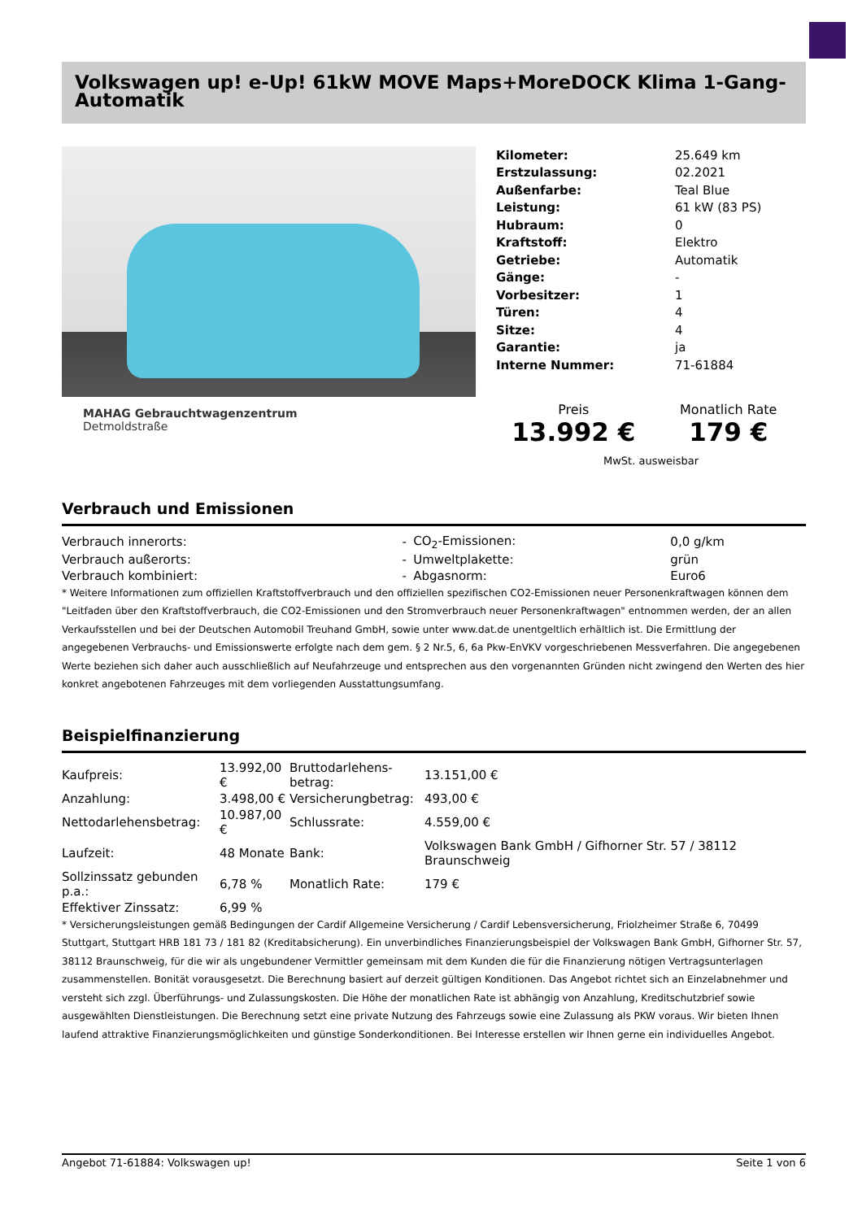Volkswagen up! e-Up! 61kW MOVE Maps+MoreDOCK Klima 1-Gang-Automatik
MAHAG Gebrauchtwagenzentrum
Detmoldstraße
| Kilometer: | 25.649 km |
| Erstzulassung: | 02.2021 |
| Außenfarbe: | Teal Blue |
| Leistung: | 61 kW (83 PS) |
| Hubraum: | 0 |
| Kraftstoff: | Elektro |
| Getriebe: | Automatik |
| Gänge: | - |
| Vorbesitzer: | 1 |
| Türen: | 4 |
| Sitze: | 4 |
| Garantie: | ja |
| Interne Nummer: | 71-61884 |
Preis
13.992 €
Monatlich Rate
179 €
MwSt. ausweisbar
Verbrauch und Emissionen
| Verbrauch innerorts: | - | CO<sub>2</sub>-Emissionen: | 0,0 g/km |
| Verbrauch außerorts: | - | Umweltplakette: | grün |
| Verbrauch kombiniert: | - | Abgasnorm: | Euro6 |
* Weitere Informationen zum offiziellen Kraftstoffverbrauch und den offiziellen spezifischen CO2-Emissionen neuer Personenkraftwagen können dem "Leitfaden über den Kraftstoffverbrauch, die CO2-Emissionen und den Stromverbrauch neuer Personenkraftwagen" entnommen werden, der an allen Verkaufsstellen und bei der Deutschen Automobil Treuhand GmbH, sowie unter www.dat.de unentgeltlich erhältlich ist. Die Ermittlung der angegebenen Verbrauchs- und Emissionswerte erfolgte nach dem gem. § 2 Nr.5, 6, 6a Pkw-EnVKV vorgeschriebenen Messverfahren. Die angegebenen Werte beziehen sich daher auch ausschließlich auf Neufahrzeuge und entsprechen aus den vorgenannten Gründen nicht zwingend den Werten des hier konkret angebotenen Fahrzeuges mit dem vorliegenden Ausstattungsumfang.
Beispielfinanzierung
| Kaufpreis: | 13.992,00 € | Bruttodarlehens-betrag: | 13.151,00 € |
| Anzahlung: | 3.498,00 € | Versicherungbetrag: | 493,00 € |
| Nettodarlehensbetrag: | 10.987,00 € | Schlussrate: | 4.559,00 € |
| Laufzeit: | 48 Monate | Bank: | Volkswagen Bank GmbH / Gifhorner Str. 57 / 38112 Braunschweig |
| Sollzinssatz gebunden p.a.: | 6,78 % | Monatlich Rate: | 179 € |
| Effektiver Zinssatz: | 6,99 % | | |
* Versicherungsleistungen gemäß Bedingungen der Cardif Allgemeine Versicherung / Cardif Lebensversicherung, Friolzheimer Straße 6, 70499 Stuttgart, Stuttgart HRB 181 73 / 181 82 (Kreditabsicherung). Ein unverbindliches Finanzierungsbeispiel der Volkswagen Bank GmbH, Gifhorner Str. 57, 38112 Braunschweig, für die wir als ungebundener Vermittler gemeinsam mit dem Kunden die für die Finanzierung nötigen Vertragsunterlagen zusammenstellen. Bonität vorausgesetzt. Die Berechnung basiert auf derzeit gültigen Konditionen. Das Angebot richtet sich an Einzelabnehmer und versteht sich zzgl. Überführungs- und Zulassungskosten. Die Höhe der monatlichen Rate ist abhängig von Anzahlung, Kreditschutzbrief sowie ausgewählten Dienstleistungen. Die Berechnung setzt eine private Nutzung des Fahrzeugs sowie eine Zulassung als PKW voraus. Wir bieten Ihnen laufend attraktive Finanzierungsmöglichkeiten und günstige Sonderkonditionen. Bei Interesse erstellen wir Ihnen gerne ein individuelles Angebot.
Angebot 71-61884: Volkswagen up! Seite 1 von 6